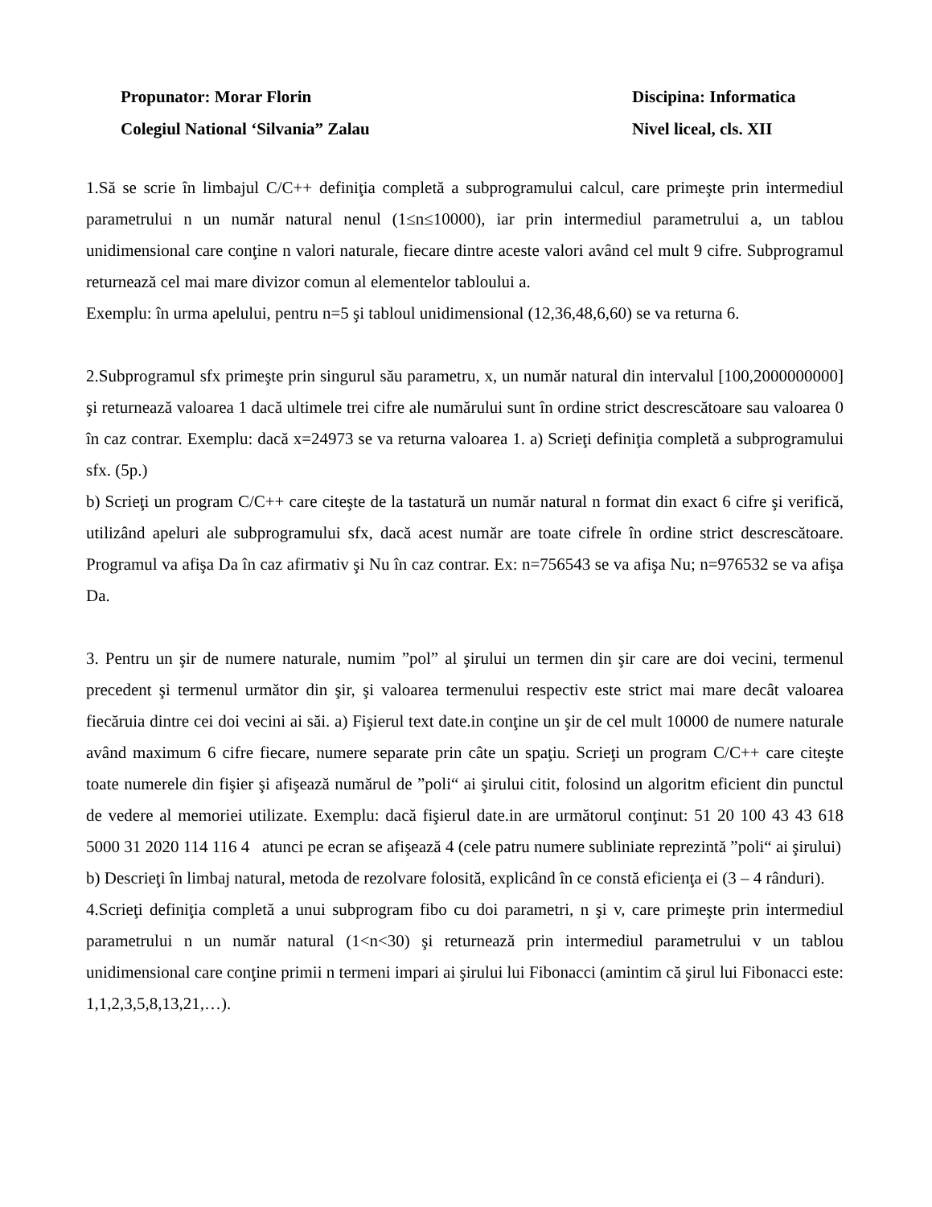Propunator: Morar Florin
Colegiul National ‘Silvania” Zalau
Discipina: Informatica
Nivel liceal, cls. XII
1.Să se scrie în limbajul C/C++ definiţia completă a subprogramului calcul, care primeşte prin intermediul parametrului n un număr natural nenul (1≤n≤10000), iar prin intermediul parametrului a, un tablou unidimensional care conţine n valori naturale, fiecare dintre aceste valori având cel mult 9 cifre. Subprogramul returnează cel mai mare divizor comun al elementelor tabloului a.
Exemplu: în urma apelului, pentru n=5 şi tabloul unidimensional (12,36,48,6,60) se va returna 6.
2.Subprogramul sfx primeşte prin singurul său parametru, x, un număr natural din intervalul [100,2000000000] şi returnează valoarea 1 dacă ultimele trei cifre ale numărului sunt în ordine strict descrescătoare sau valoarea 0 în caz contrar. Exemplu: dacă x=24973 se va returna valoarea 1. a) Scrieţi definiţia completă a subprogramului sfx. (5p.)
b) Scrieţi un program C/C++ care citeşte de la tastatură un număr natural n format din exact 6 cifre şi verifică, utilizând apeluri ale subprogramului sfx, dacă acest număr are toate cifrele în ordine strict descrescătoare. Programul va afişa Da în caz afirmativ şi Nu în caz contrar. Ex: n=756543 se va afişa Nu; n=976532 se va afişa Da.
3. Pentru un şir de numere naturale, numim ”pol” al şirului un termen din şir care are doi vecini, termenul precedent şi termenul următor din şir, şi valoarea termenului respectiv este strict mai mare decât valoarea fiecăruia dintre cei doi vecini ai săi. a) Fişierul text date.in conţine un şir de cel mult 10000 de numere naturale având maximum 6 cifre fiecare, numere separate prin câte un spaţiu. Scrieţi un program C/C++ care citeşte toate numerele din fişier şi afişează numărul de ”poli“ ai şirului citit, folosind un algoritm eficient din punctul de vedere al memoriei utilizate. Exemplu: dacă fişierul date.in are următorul conţinut: 51 20 100 43 43 618 5000 31 2020 114 116 4 atunci pe ecran se afişează 4 (cele patru numere subliniate reprezintă ”poli“ ai şirului)
b) Descrieţi în limbaj natural, metoda de rezolvare folosită, explicând în ce constă eficienţa ei (3 – 4 rânduri).
4.Scrieţi definiţia completă a unui subprogram fibo cu doi parametri, n şi v, care primeşte prin intermediul parametrului n un număr natural (1<n<30) şi returnează prin intermediul parametrului v un tablou unidimensional care conţine primii n termeni impari ai şirului lui Fibonacci (amintim că şirul lui Fibonacci este: 1,1,2,3,5,8,13,21,…).